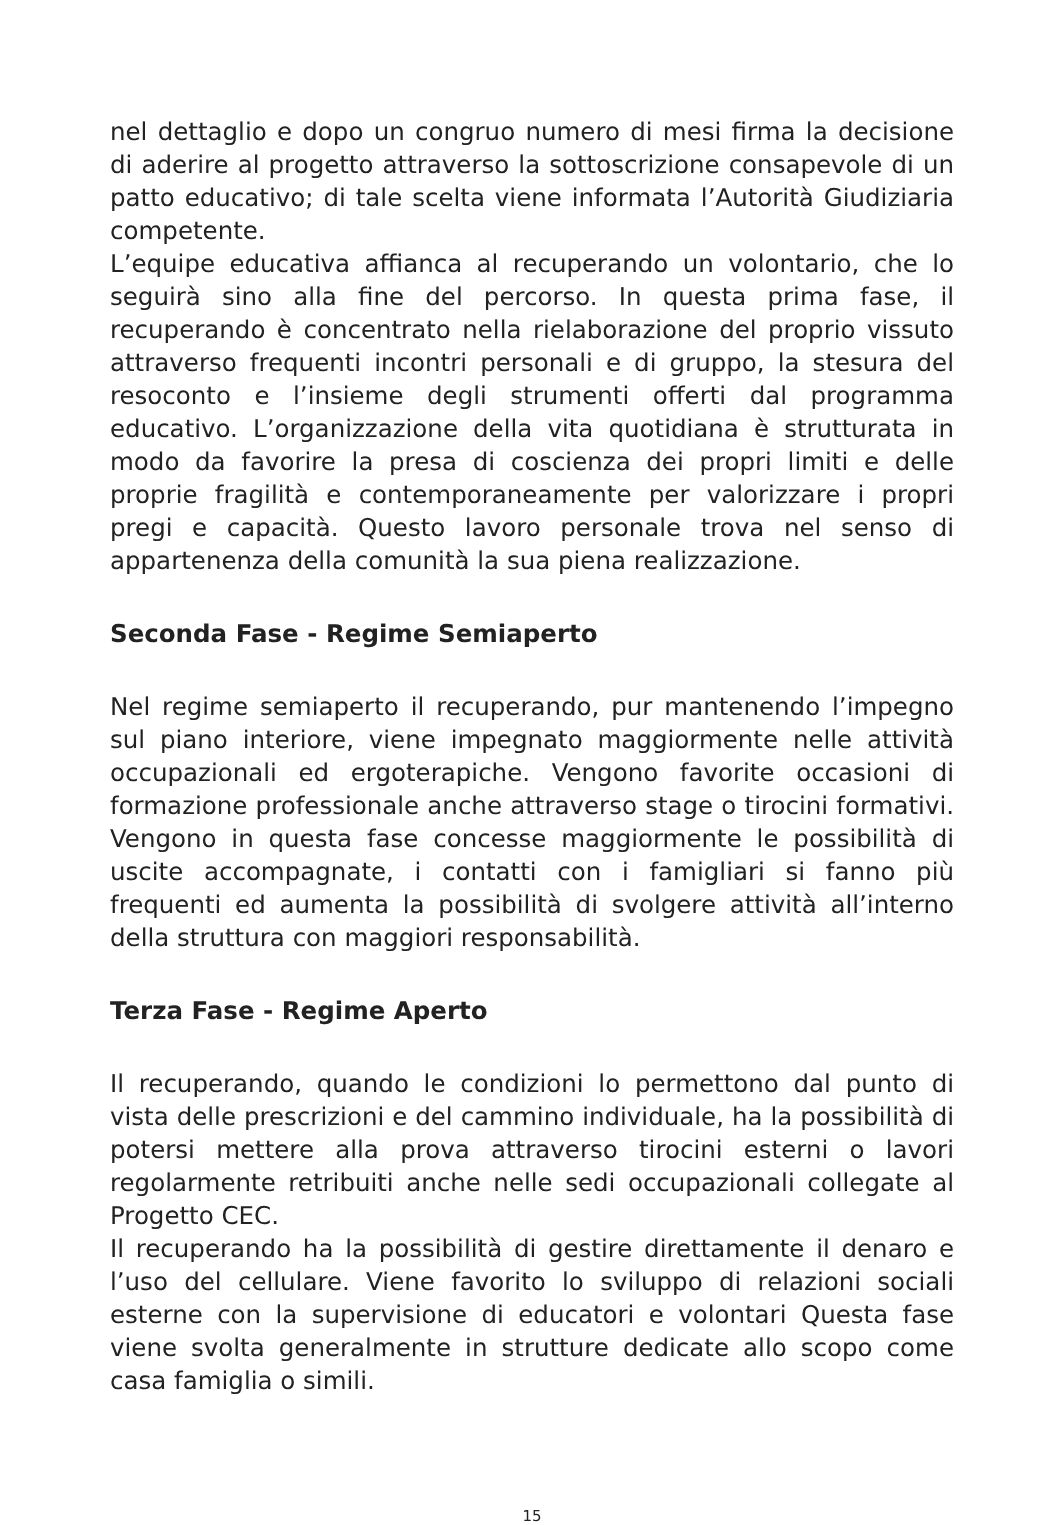nel dettaglio e dopo un congruo numero di mesi firma la decisione di aderire al progetto attraverso la sottoscrizione consapevole di un patto educativo; di tale scelta viene informata l’Autorità Giudiziaria competente.
L’equipe educativa affianca al recuperando un volontario, che lo seguirà sino alla fine del percorso. In questa prima fase, il recuperando è concentrato nella rielaborazione del proprio vissuto attraverso frequenti incontri personali e di gruppo, la stesura del resoconto e l’insieme degli strumenti offerti dal programma educativo. L’organizzazione della vita quotidiana è strutturata in modo da favorire la presa di coscienza dei propri limiti e delle proprie fragilità e contemporaneamente per valorizzare i propri pregi e capacità. Questo lavoro personale trova nel senso di appartenenza della comunità la sua piena realizzazione.
Seconda Fase - Regime Semiaperto
Nel regime semiaperto il recuperando, pur mantenendo l’impegno sul piano interiore, viene impegnato maggiormente nelle attività occupazionali ed ergoterapiche. Vengono favorite occasioni di formazione professionale anche attraverso stage o tirocini formativi. Vengono in questa fase concesse maggiormente le possibilità di uscite accompagnate, i contatti con i famigliari si fanno più frequenti ed aumenta la possibilità di svolgere attività all’interno della struttura con maggiori responsabilità.
Terza Fase - Regime Aperto
Il recuperando, quando le condizioni lo permettono dal punto di vista delle prescrizioni e del cammino individuale, ha la possibilità di potersi mettere alla prova attraverso tirocini esterni o lavori regolarmente retribuiti anche nelle sedi occupazionali collegate al Progetto CEC.
Il recuperando ha la possibilità di gestire direttamente il denaro e l’uso del cellulare. Viene favorito lo sviluppo di relazioni sociali esterne con la supervisione di educatori e volontari Questa fase viene svolta generalmente in strutture dedicate allo scopo come casa famiglia o simili.
15